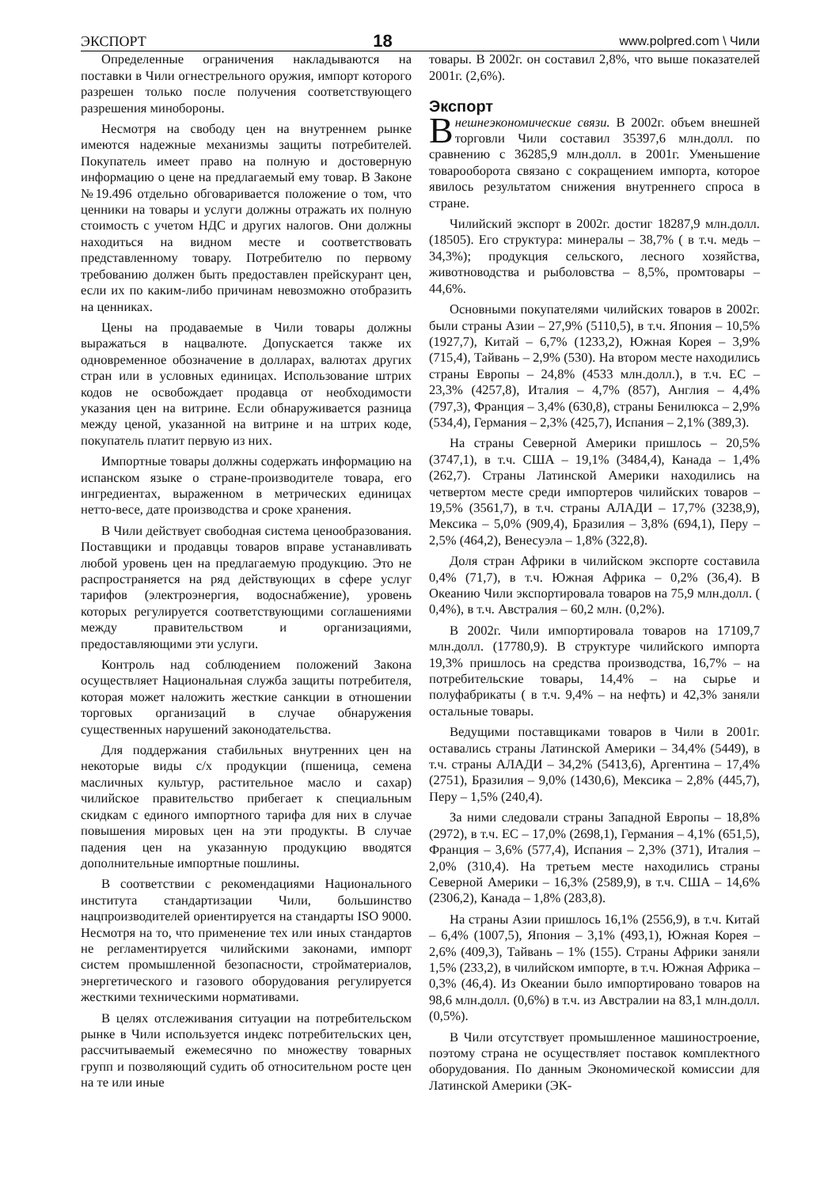ЭКСПОРТ 18 www.polpred.com \ Чили
Определенные ограничения накладываются на поставки в Чили огнестрельного оружия, импорт которого разрешен только после получения соответствующего разрешения минобороны.
Несмотря на свободу цен на внутреннем рынке имеются надежные механизмы защиты потребителей. Покупатель имеет право на полную и достоверную информацию о цене на предлагаемый ему товар. В Законе №19.496 отдельно обговаривается положение о том, что ценники на товары и услуги должны отражать их полную стоимость с учетом НДС и других налогов. Они должны находиться на видном месте и соответствовать представленному товару. Потребителю по первому требованию должен быть предоставлен прейскурант цен, если их по каким-либо причинам невозможно отобразить на ценниках.
Цены на продаваемые в Чили товары должны выражаться в нацвалюте. Допускается также их одновременное обозначение в долларах, валютах других стран или в условных единицах. Использование штрих кодов не освобождает продавца от необходимости указания цен на витрине. Если обнаруживается разница между ценой, указанной на витрине и на штрих коде, покупатель платит первую из них.
Импортные товары должны содержать информацию на испанском языке о стране-производителе товара, его ингредиентах, выраженном в метрических единицах нетто-весе, дате производства и сроке хранения.
В Чили действует свободная система ценообразования. Поставщики и продавцы товаров вправе устанавливать любой уровень цен на предлагаемую продукцию. Это не распространяется на ряд действующих в сфере услуг тарифов (электроэнергия, водоснабжение), уровень которых регулируется соответствующими соглашениями между правительством и организациями, предоставляющими эти услуги.
Контроль над соблюдением положений Закона осуществляет Национальная служба защиты потребителя, которая может наложить жесткие санкции в отношении торговых организаций в случае обнаружения существенных нарушений законодательства.
Для поддержания стабильных внутренних цен на некоторые виды с/х продукции (пшеница, семена масличных культур, растительное масло и сахар) чилийское правительство прибегает к специальным скидкам с единого импортного тарифа для них в случае повышения мировых цен на эти продукты. В случае падения цен на указанную продукцию вводятся дополнительные импортные пошлины.
В соответствии с рекомендациями Национального института стандартизации Чили, большинство нацпроизводителей ориентируется на стандарты ISO 9000. Несмотря на то, что применение тех или иных стандартов не регламентируется чилийскими законами, импорт систем промышленной безопасности, стройматериалов, энергетического и газового оборудования регулируется жесткими техническими нормативами.
В целях отслеживания ситуации на потребительском рынке в Чили используется индекс потребительских цен, рассчитываемый ежемесячно по множеству товарных групп и позволяющий судить об относительном росте цен на те или иные
товары. В 2002г. он составил 2,8%, что выше показателей 2001г. (2,6%).
Экспорт
Внешнеэкономические связи. В 2002г. объем внешней торговли Чили составил 35397,6 млн.долл. по сравнению с 36285,9 млн.долл. в 2001г. Уменьшение товарооборота связано с сокращением импорта, которое явилось результатом снижения внутреннего спроса в стране.
Чилийский экспорт в 2002г. достиг 18287,9 млн.долл. (18505). Его структура: минералы – 38,7% ( в т.ч. медь – 34,3%); продукция сельского, лесного хозяйства, животноводства и рыболовства – 8,5%, промтовары – 44,6%.
Основными покупателями чилийских товаров в 2002г. были страны Азии – 27,9% (5110,5), в т.ч. Япония – 10,5% (1927,7), Китай – 6,7% (1233,2), Южная Корея – 3,9% (715,4), Тайвань – 2,9% (530). На втором месте находились страны Европы – 24,8% (4533 млн.долл.), в т.ч. ЕС – 23,3% (4257,8), Италия – 4,7% (857), Англия – 4,4% (797,3), Франция – 3,4% (630,8), страны Бенилюкса – 2,9% (534,4), Германия – 2,3% (425,7), Испания – 2,1% (389,3).
На страны Северной Америки пришлось – 20,5% (3747,1), в т.ч. США – 19,1% (3484,4), Канада – 1,4% (262,7). Страны Латинской Америки находились на четвертом месте среди импортеров чилийских товаров – 19,5% (3561,7), в т.ч. страны АЛАДИ – 17,7% (3238,9), Мексика – 5,0% (909,4), Бразилия – 3,8% (694,1), Перу – 2,5% (464,2), Венесуэла – 1,8% (322,8).
Доля стран Африки в чилийском экспорте составила 0,4% (71,7), в т.ч. Южная Африка – 0,2% (36,4). В Океанию Чили экспортировала товаров на 75,9 млн.долл. ( 0,4%), в т.ч. Австралия – 60,2 млн. (0,2%).
В 2002г. Чили импортировала товаров на 17109,7 млн.долл. (17780,9). В структуре чилийского импорта 19,3% пришлось на средства производства, 16,7% – на потребительские товары, 14,4% – на сырье и полуфабрикаты ( в т.ч. 9,4% – на нефть) и 42,3% заняли остальные товары.
Ведущими поставщиками товаров в Чили в 2001г. оставались страны Латинской Америки – 34,4% (5449), в т.ч. страны АЛАДИ – 34,2% (5413,6), Аргентина – 17,4% (2751), Бразилия – 9,0% (1430,6), Мексика – 2,8% (445,7), Перу – 1,5% (240,4).
За ними следовали страны Западной Европы – 18,8% (2972), в т.ч. ЕС – 17,0% (2698,1), Германия – 4,1% (651,5), Франция – 3,6% (577,4), Испания – 2,3% (371), Италия – 2,0% (310,4). На третьем месте находились страны Северной Америки – 16,3% (2589,9), в т.ч. США – 14,6% (2306,2), Канада – 1,8% (283,8).
На страны Азии пришлось 16,1% (2556,9), в т.ч. Китай – 6,4% (1007,5), Япония – 3,1% (493,1), Южная Корея – 2,6% (409,3), Тайвань – 1% (155). Страны Африки заняли 1,5% (233,2), в чилийском импорте, в т.ч. Южная Африка – 0,3% (46,4). Из Океании было импортировано товаров на 98,6 млн.долл. (0,6%) в т.ч. из Австралии на 83,1 млн.долл. (0,5%).
В Чили отсутствует промышленное машиностроение, поэтому страна не осуществляет поставок комплектного оборудования. По данным Экономической комиссии для Латинской Америки (ЭК-